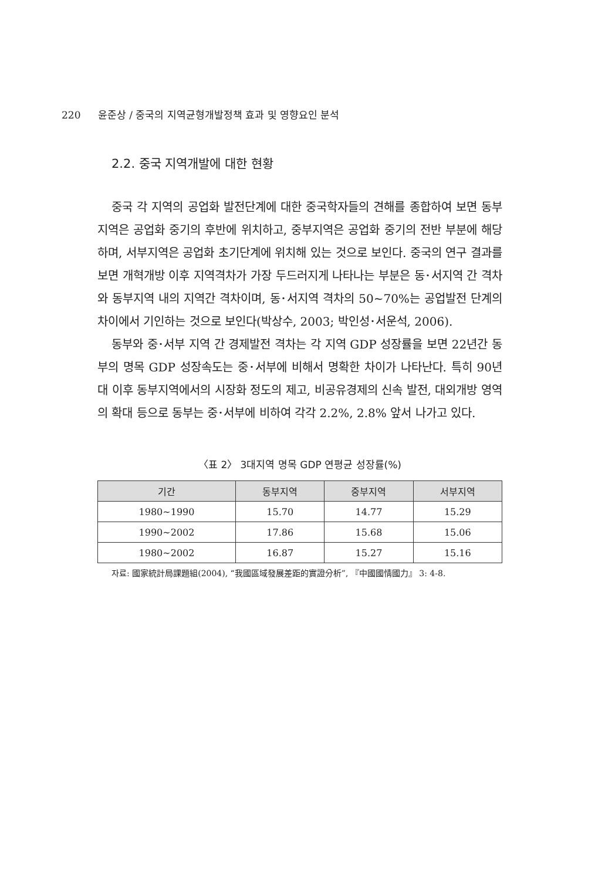220 윤준상 / 중국의 지역균형개발정책 효과 및 영향요인 분석
2.2. 중국 지역개발에 대한 현황
중국 각 지역의 공업화 발전단계에 대한 중국학자들의 견해를 종합하여 보면 동부지역은 공업화 중기의 후반에 위치하고, 중부지역은 공업화 중기의 전반 부분에 해당하며, 서부지역은 공업화 초기단계에 위치해 있는 것으로 보인다. 중국의 연구 결과를 보면 개혁개방 이후 지역격차가 가장 두드러지게 나타나는 부분은 동･서지역 간 격차와 동부지역 내의 지역간 격차이며, 동･서지역 격차의 50~70%는 공업발전 단계의 차이에서 기인하는 것으로 보인다(박상수, 2003; 박인성･서운석, 2006).
동부와 중･서부 지역 간 경제발전 격차는 각 지역 GDP 성장률을 보면 22년간 동부의 명목 GDP 성장속도는 중･서부에 비해서 명확한 차이가 나타난다. 특히 90년대 이후 동부지역에서의 시장화 정도의 제고, 비공유경제의 신속 발전, 대외개방 영역의 확대 등으로 동부는 중･서부에 비하여 각각 2.2%, 2.8% 앞서 나가고 있다.
〈표 2〉 3대지역 명목 GDP 연평균 성장률(%)
| 기간 | 동부지역 | 중부지역 | 서부지역 |
| --- | --- | --- | --- |
| 1980~1990 | 15.70 | 14.77 | 15.29 |
| 1990~2002 | 17.86 | 15.68 | 15.06 |
| 1980~2002 | 16.87 | 15.27 | 15.16 |
자료: 國家統計局課題組(2004), “我國區域發展差距的實證分析”, 『中國國情國力』 3: 4-8.